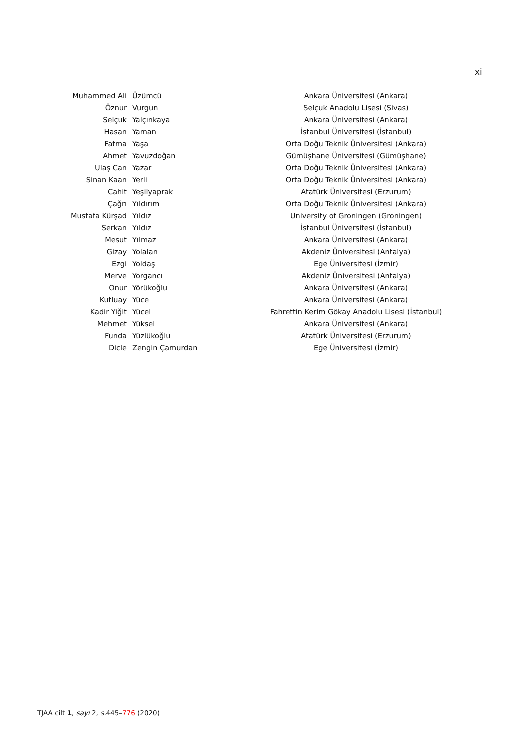xi
| Muhammed Ali | Üzümcü | Ankara Üniversitesi (Ankara) |
| Öznur | Vurgun | Selçuk Anadolu Lisesi (Sivas) |
| Selçuk | Yalçınkaya | Ankara Üniversitesi (Ankara) |
| Hasan | Yaman | İstanbul Üniversitesi (İstanbul) |
| Fatma | Yaşa | Orta Doğu Teknik Üniversitesi (Ankara) |
| Ahmet | Yavuzdoğan | Gümüşhane Üniversitesi (Gümüşhane) |
| Ulaş Can | Yazar | Orta Doğu Teknik Üniversitesi (Ankara) |
| Sinan Kaan | Yerli | Orta Doğu Teknik Üniversitesi (Ankara) |
| Cahit | Yeşilyaprak | Atatürk Üniversitesi (Erzurum) |
| Çağrı | Yıldırım | Orta Doğu Teknik Üniversitesi (Ankara) |
| Mustafa Kürşad | Yıldız | University of Groningen (Groningen) |
| Serkan | Yıldız | İstanbul Üniversitesi (İstanbul) |
| Mesut | Yılmaz | Ankara Üniversitesi (Ankara) |
| Gizay | Yolalan | Akdeniz Üniversitesi (Antalya) |
| Ezgi | Yoldaş | Ege Üniversitesi (İzmir) |
| Merve | Yorgancı | Akdeniz Üniversitesi (Antalya) |
| Onur | Yörükoğlu | Ankara Üniversitesi (Ankara) |
| Kutluay | Yüce | Ankara Üniversitesi (Ankara) |
| Kadir Yiğit | Yücel | Fahrettin Kerim Gökay Anadolu Lisesi (İstanbul) |
| Mehmet | Yüksel | Ankara Üniversitesi (Ankara) |
| Funda | Yüzlükoğlu | Atatürk Üniversitesi (Erzurum) |
| Dicle | Zengin Çamurdan | Ege Üniversitesi (İzmir) |
TJAA cilt 1, sayı 2, s. 445–776 (2020)